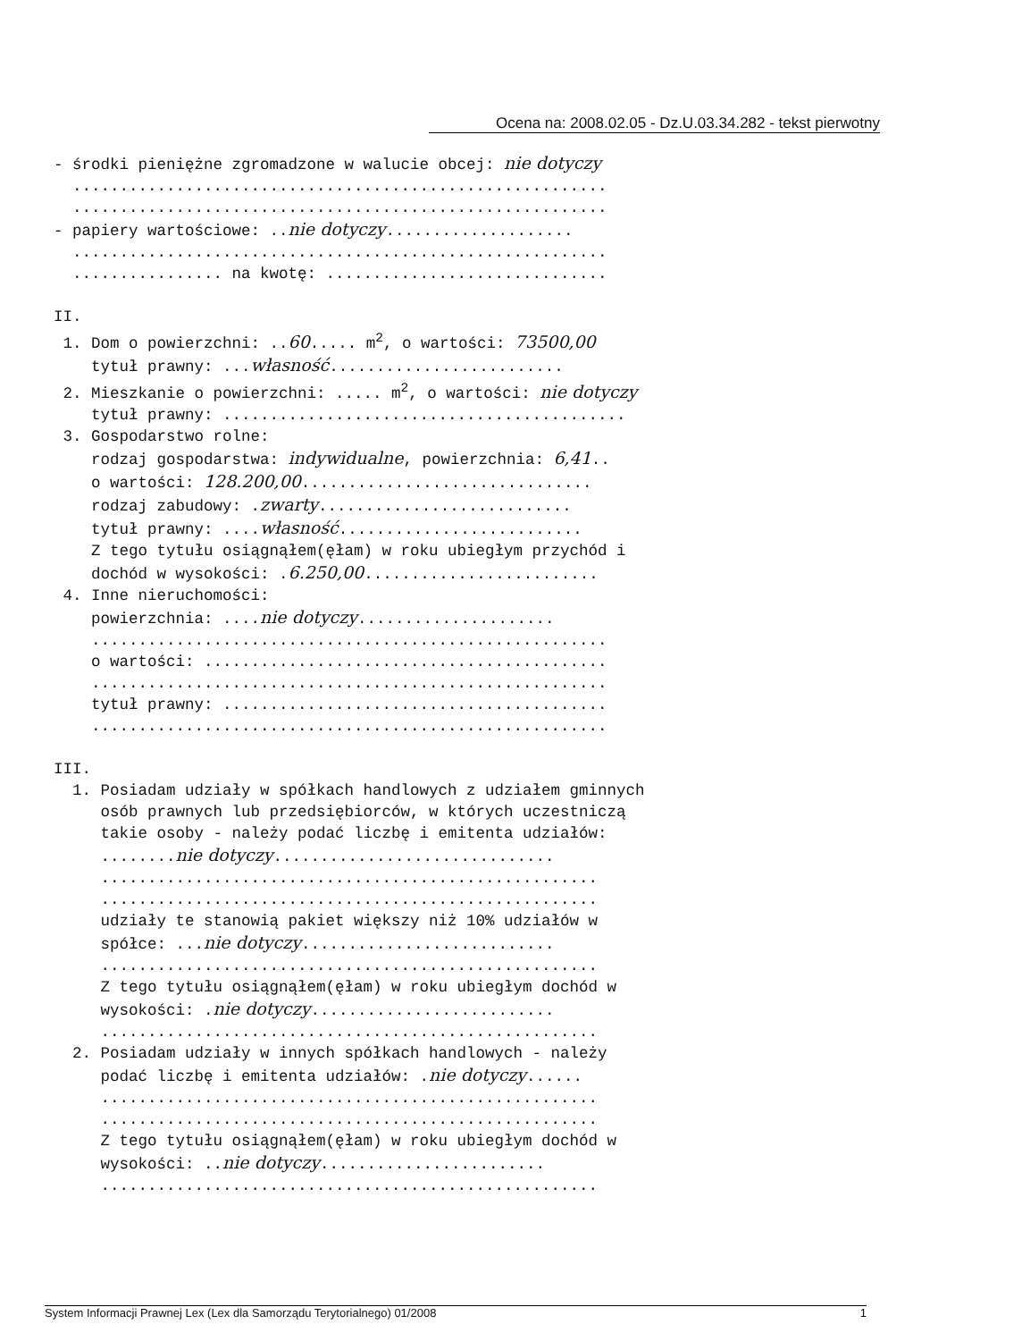Ocena na: 2008.02.05 - Dz.U.03.34.282 - tekst pierwotny
- środki pieniężne zgromadzone w walucie obcej: nie dotyczy ......................................................... ......................................................... - papiery wartościowe: ..nie dotyczy.................... ......................................................... ................ na kwotę: .............................. II. 1. Dom o powierzchni: ..60..... m<sup>2</sup>, o wartości: 73500,00 tytuł prawny: ...własność......................... 2. Mieszkanie o powierzchni: ..... m<sup>2</sup>, o wartości: nie dotyczy tytuł prawny: ........................................... 3. Gospodarstwo rolne: rodzaj gospodarstwa: indywidualne, powierzchnia: 6,41.. o wartości: 128.200,00............................... rodzaj zabudowy: .zwarty........................... tytuł prawny: ....własność.......................... Z tego tytułu osiągnąłem(ęłam) w roku ubiegłym przychód i dochód w wysokości: .6.250,00......................... 4. Inne nieruchomości: powierzchnia: ....nie dotyczy..................... ....................................................... o wartości: ........................................... ....................................................... tytuł prawny: ......................................... ....................................................... III. 1. Posiadam udziały w spółkach handlowych z udziałem gminnych osób prawnych lub przedsiębiorców, w których uczestniczą takie osoby - należy podać liczbę i emitenta udziałów: ........nie dotyczy.............................. ..................................................... ..................................................... udziały te stanowią pakiet większy niż 10% udziałów w spółce: ...nie dotyczy........................... ..................................................... Z tego tytułu osiągnąłem(ęłam) w roku ubiegłym dochód w wysokości: .nie dotyczy.......................... ..................................................... 2. Posiadam udziały w innych spółkach handlowych - należy podać liczbę i emitenta udziałów: .nie dotyczy...... ..................................................... ..................................................... Z tego tytułu osiągnąłem(ęłam) w roku ubiegłym dochód w wysokości: ..nie dotyczy........................ .....................................................
System Informacji Prawnej Lex (Lex dla Samorządu Terytorialnego) 01/2008 1